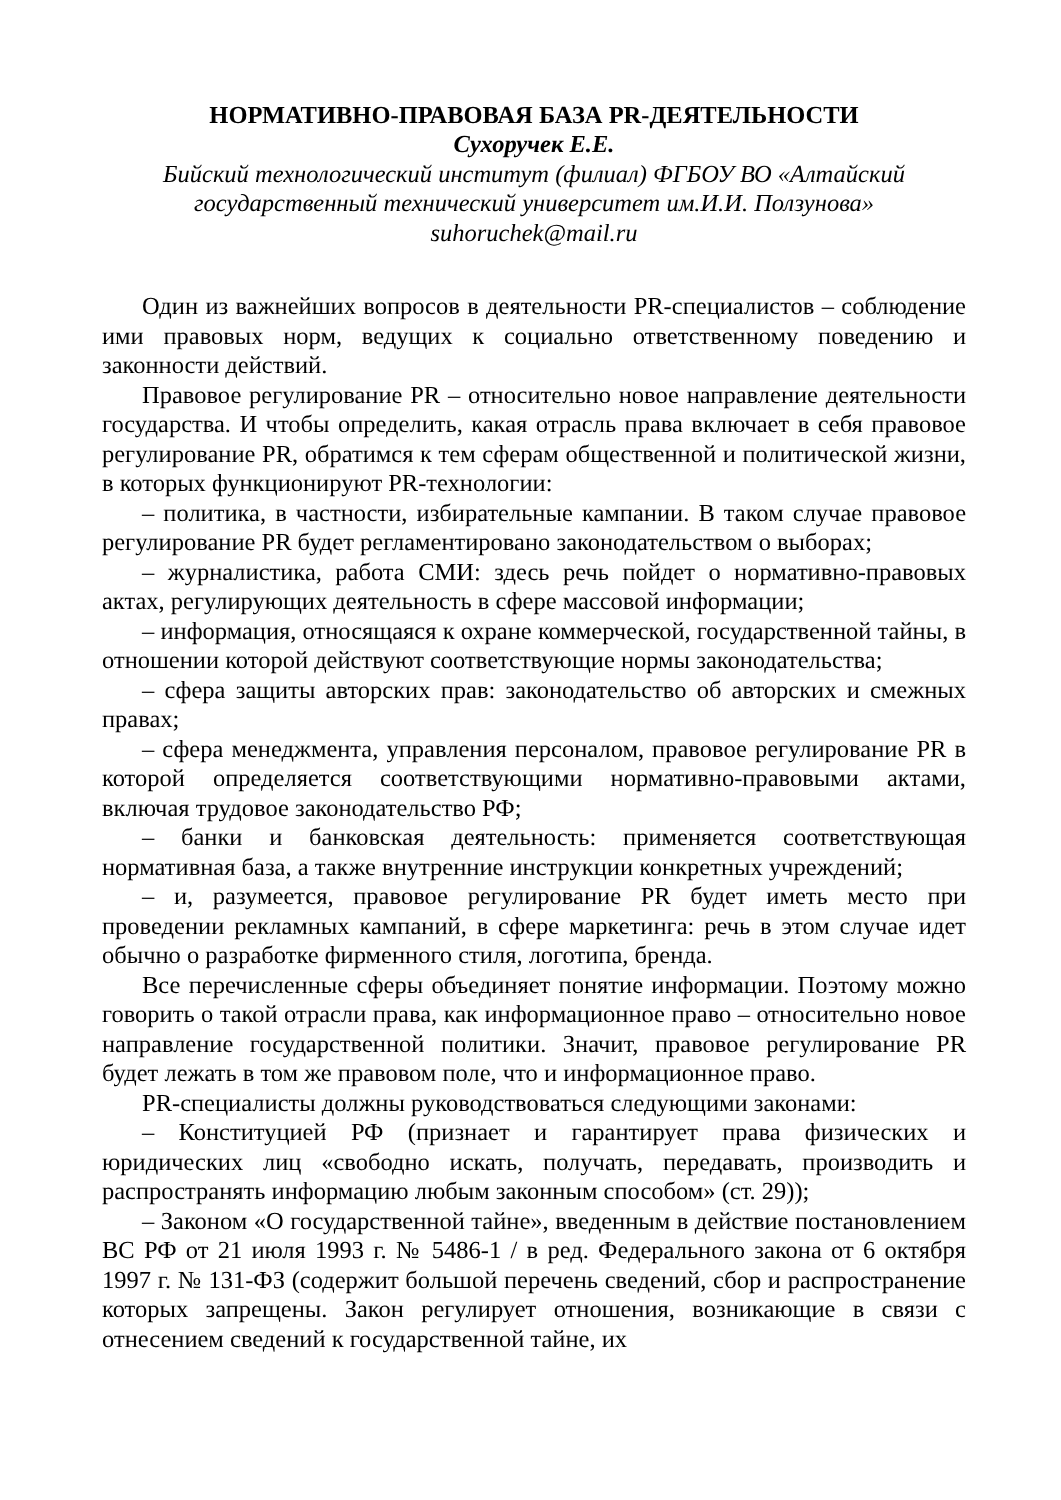НОРМАТИВНО-ПРАВОВАЯ БАЗА PR-ДЕЯТЕЛЬНОСТИ
Сухоручек Е.Е.
Бийский технологический институт (филиал) ФГБОУ ВО «Алтайский государственный технический университет им.И.И. Ползунова»
suhoruchek@mail.ru
Один из важнейших вопросов в деятельности PR-специалистов – соблюдение ими правовых норм, ведущих к социально ответственному поведению и законности действий.
Правовое регулирование PR – относительно новое направление деятельности государства. И чтобы определить, какая отрасль права включает в себя правовое регулирование PR, обратимся к тем сферам общественной и политической жизни, в которых функционируют PR-технологии:
– политика, в частности, избирательные кампании. В таком случае правовое регулирование PR будет регламентировано законодательством о выборах;
– журналистика, работа СМИ: здесь речь пойдет о нормативно-правовых актах, регулирующих деятельность в сфере массовой информации;
– информация, относящаяся к охране коммерческой, государственной тайны, в отношении которой действуют соответствующие нормы законодательства;
– сфера защиты авторских прав: законодательство об авторских и смежных правах;
– сфера менеджмента, управления персоналом, правовое регулирование PR в которой определяется соответствующими нормативно-правовыми актами, включая трудовое законодательство РФ;
– банки и банковская деятельность: применяется соответствующая нормативная база, а также внутренние инструкции конкретных учреждений;
– и, разумеется, правовое регулирование PR будет иметь место при проведении рекламных кампаний, в сфере маркетинга: речь в этом случае идет обычно о разработке фирменного стиля, логотипа, бренда.
Все перечисленные сферы объединяет понятие информации. Поэтому можно говорить о такой отрасли права, как информационное право – относительно новое направление государственной политики. Значит, правовое регулирование PR будет лежать в том же правовом поле, что и информационное право.
PR-специалисты должны руководствоваться следующими законами:
– Конституцией РФ (признает и гарантирует права физических и юридических лиц «свободно искать, получать, передавать, производить и распространять информацию любым законным способом» (ст. 29));
– Законом «О государственной тайне», введенным в действие постановлением ВС РФ от 21 июля 1993 г. № 5486-1 / в ред. Федерального закона от 6 октября 1997 г. № 131-ФЗ (содержит большой перечень сведений, сбор и распространение которых запрещены. Закон регулирует отношения, возникающие в связи с отнесением сведений к государственной тайне, их